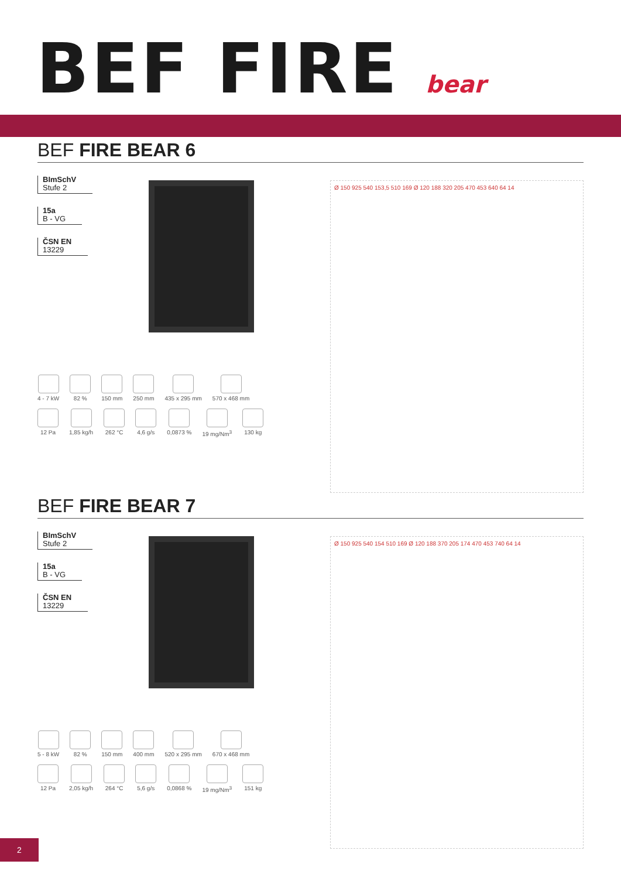BEF FIRE bear
BEF FIRE BEAR 6
BImSchV
Stufe 2
15a
B - VG
ČSN EN
13229
4 - 7 kW 82 % 150 mm 250 mm 435 x 295 mm 570 x 468 mm
12 Pa 1,85 kg/h 262 °C 4,6 g/s 0,0873 % 19 mg/Nm<sup>3</sup> 130 kg
Ø 150 925 540 153,5 510 169 Ø 120 188 320 205 470 453 640 64 14
BEF FIRE BEAR 7
BImSchV
Stufe 2
15a
B - VG
ČSN EN
13229
5 - 8 kW 82 % 150 mm 400 mm 520 x 295 mm 670 x 468 mm
12 Pa 2,05 kg/h 264 °C 5,6 g/s 0,0868 % 19 mg/Nm<sup>3</sup> 151 kg
Ø 150 925 540 154 510 169 Ø 120 188 370 205 174 470 453 740 64 14
2